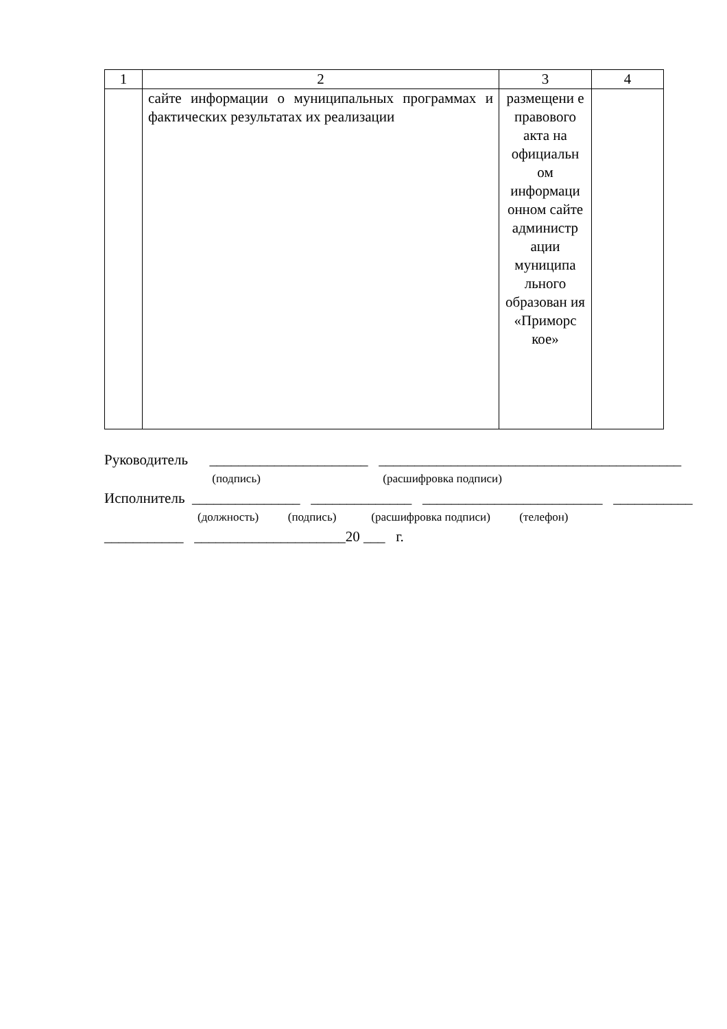| 1 | 2 | 3 | 4 |
| | сайте информации о муниципальных программах и фактических результатах их реализации | размещени е правового акта на официальн ом информаци онном сайте администр ации муниципа льного образован ия «Приморс кое» | |
Руководитель ______________________ __________________________________________
(подпись) (расшифровка подписи)
Исполнитель _______________ ______________ _________________________ ___________
(должность) (подпись) (расшифровка подписи) (телефон)
___________ _____________________20 ___ г.